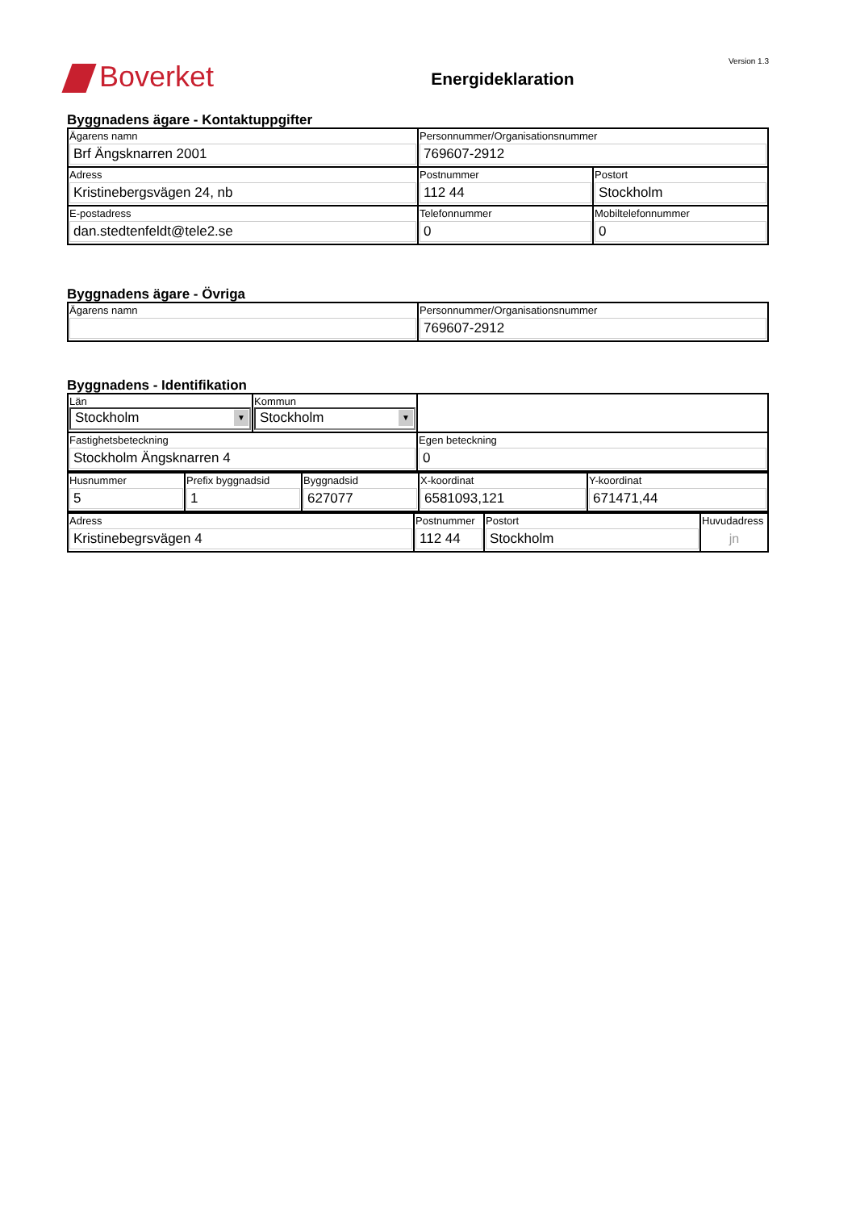Boverket
Energideklaration
Version 1.3
Byggnadens ägare - Kontaktuppgifter
| Ägarens namn Brf Ängsknarren 2001 | Personnummer/Organisationsnummer 769607-2912 | |
| Adress Kristinebergsvägen 24, nb | Postnummer 112 44 | Postort Stockholm |
| E-postadress dan.stedtenfeldt@tele2.se | Telefonnummer 0 | Mobiltelefonnummer 0 |
Byggnadens ägare - Övriga
| Ägarens namn | Personnummer/Organisationsnummer 769607-2912 |
Byggnadens - Identifikation
| Län Stockholm ▼ | Kommun Stockholm ▼ | |
| Fastighetsbeteckning Stockholm Ängsknarren 4 | | Egen beteckning 0 |
| Husnummer 5 | Prefix byggnadsid 1 | Byggnadsid 627077 | X-koordinat 6581093,121 | Y-koordinat 671471,44 |
| Adress Kristinebegrsvägen 4 | Postnummer 112 44 | Postort Stockholm | Huvudadress jn |